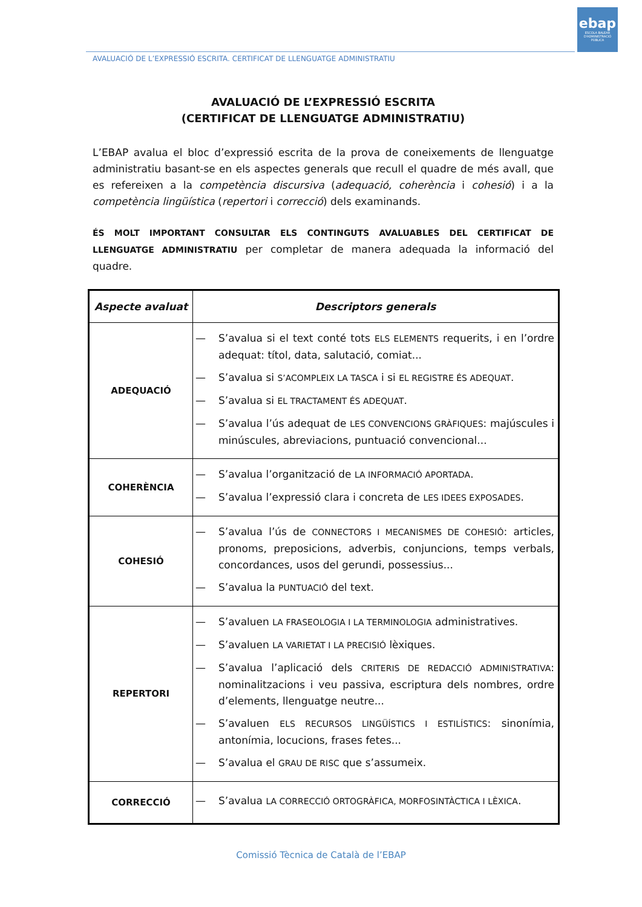ebap
ESCOLA BALEAR D'ADMINISTRACIÓ PÚBLICA
AVALUACIÓ DE L’EXPRESSIÓ ESCRITA. CERTIFICAT DE LLENGUATGE ADMINISTRATIU
AVALUACIÓ DE L’EXPRESSIÓ ESCRITA
(CERTIFICAT DE LLENGUATGE ADMINISTRATIU)
L’EBAP avalua el bloc d’expressió escrita de la prova de coneixements de llenguatge administratiu basant-se en els aspectes generals que recull el quadre de més avall, que es refereixen a la competència discursiva (adequació, coherència i cohesió) i a la competència lingüística (repertori i correcció) dels examinands.
ÉS MOLT IMPORTANT CONSULTAR ELS CONTINGUTS AVALUABLES DEL CERTIFICAT DE LLENGUATGE ADMINISTRATIU per completar de manera adequada la informació del quadre.
| Aspecte avaluat | Descriptors generals |
| --- | --- |
| ADEQUACIÓ | — S’avalua si el text conté tots ELS ELEMENTS requerits, i en l’ordre adequat: títol, data, salutació, comiat... — S’avalua si S’ACOMPLEIX LA TASCA i si EL REGISTRE ÉS ADEQUAT . — S’avalua si EL TRACTAMENT ÉS ADEQUAT . — S’avalua l’ús adequat de LES CONVENCIONS GRÀFIQUES : majúscules i minúscules, abreviacions, puntuació convencional... |
| COHERÈNCIA | — S’avalua l’organització de LA INFORMACIÓ APORTADA . — S’avalua l’expressió clara i concreta de LES IDEES EXPOSADES . |
| COHESIÓ | — S’avalua l’ús de CONNECTORS I MECANISMES DE COHESIÓ : articles, pronoms, preposicions, adverbis, conjuncions, temps verbals, concordances, usos del gerundi, possessius... — S’avalua la PUNTUACIÓ del text. |
| REPERTORI | — S’avaluen LA FRASEOLOGIA I LA TERMINOLOGIA administratives. — S’avaluen LA VARIETAT I LA PRECISIÓ lèxiques. — S’avalua l’aplicació dels CRITERIS DE REDACCIÓ ADMINISTRATIVA : nominalitzacions i veu passiva, escriptura dels nombres, ordre d’elements, llenguatge neutre... — S’avaluen ELS RECURSOS LINGÜÍSTICS I ESTILÍSTICS : sinonímia, antonímia, locucions, frases fetes... — S’avalua el GRAU DE RISC que s’assumeix. |
| CORRECCIÓ | — S’avalua LA CORRECCIÓ ORTOGRÀFICA, MORFOSINTÀCTICA I LÈXICA . |
Comissió Tècnica de Català de l’EBAP